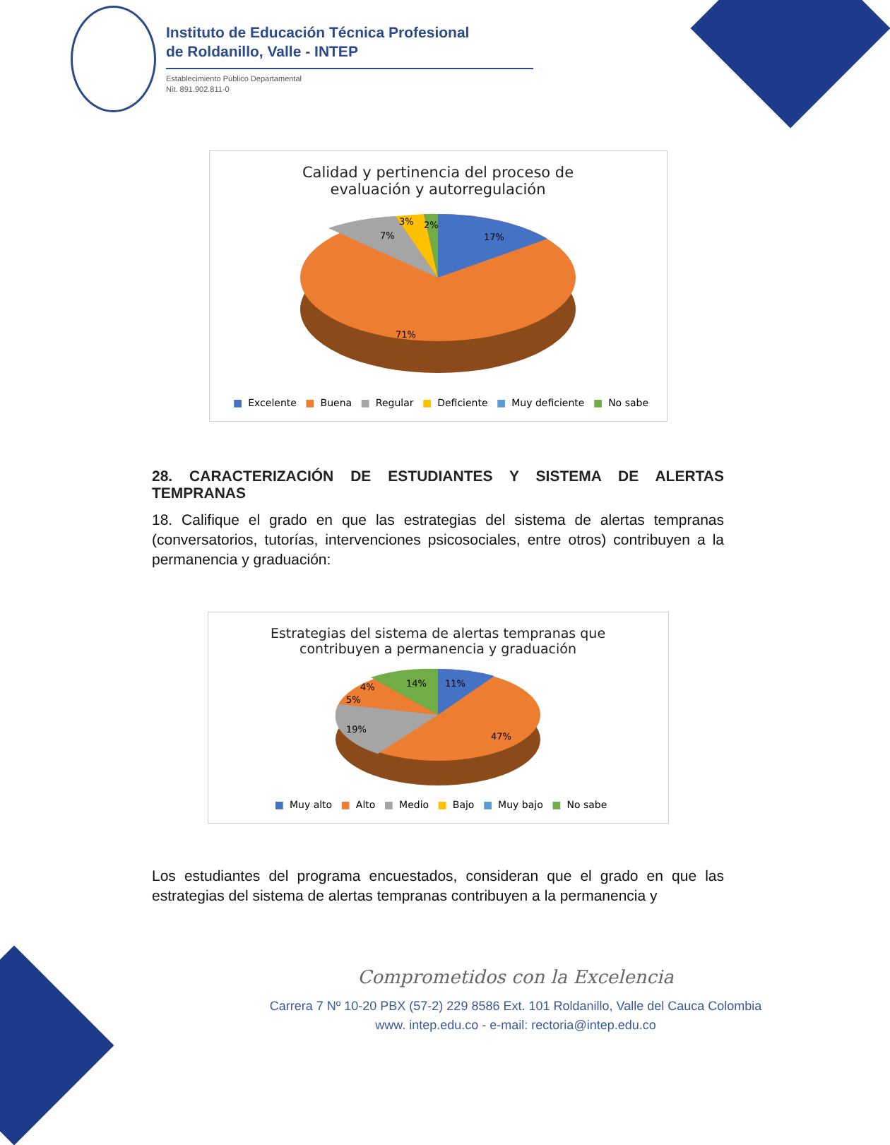Instituto de Educación Técnica Profesional
de Roldanillo, Valle - INTEP
Establecimiento Público Departamental
Nit. 891.902.811-0
Calidad y pertinencia del proceso de
evaluación y autorregulación
17%
7%
3%
2%
71%
■ Excelente ■ Buena ■ Regular ■ Deficiente ■ Muy deficiente ■ No sabe
28. CARACTERIZACIÓN DE ESTUDIANTES Y SISTEMA DE ALERTAS TEMPRANAS
18. Califique el grado en que las estrategias del sistema de alertas tempranas (conversatorios, tutorías, intervenciones psicosociales, entre otros) contribuyen a la permanencia y graduación:
Estrategias del sistema de alertas tempranas que
contribuyen a permanencia y graduación
11%
14%
4%
5%
19%
47%
■ Muy alto ■ Alto ■ Medio ■ Bajo ■ Muy bajo ■ No sabe
Los estudiantes del programa encuestados, consideran que el grado en que las estrategias del sistema de alertas tempranas contribuyen a la permanencia y
Comprometidos con la Excelencia
Carrera 7 Nº 10-20 PBX (57-2) 229 8586 Ext. 101 Roldanillo, Valle del Cauca Colombia
www. intep.edu.co - e-mail: rectoria@intep.edu.co